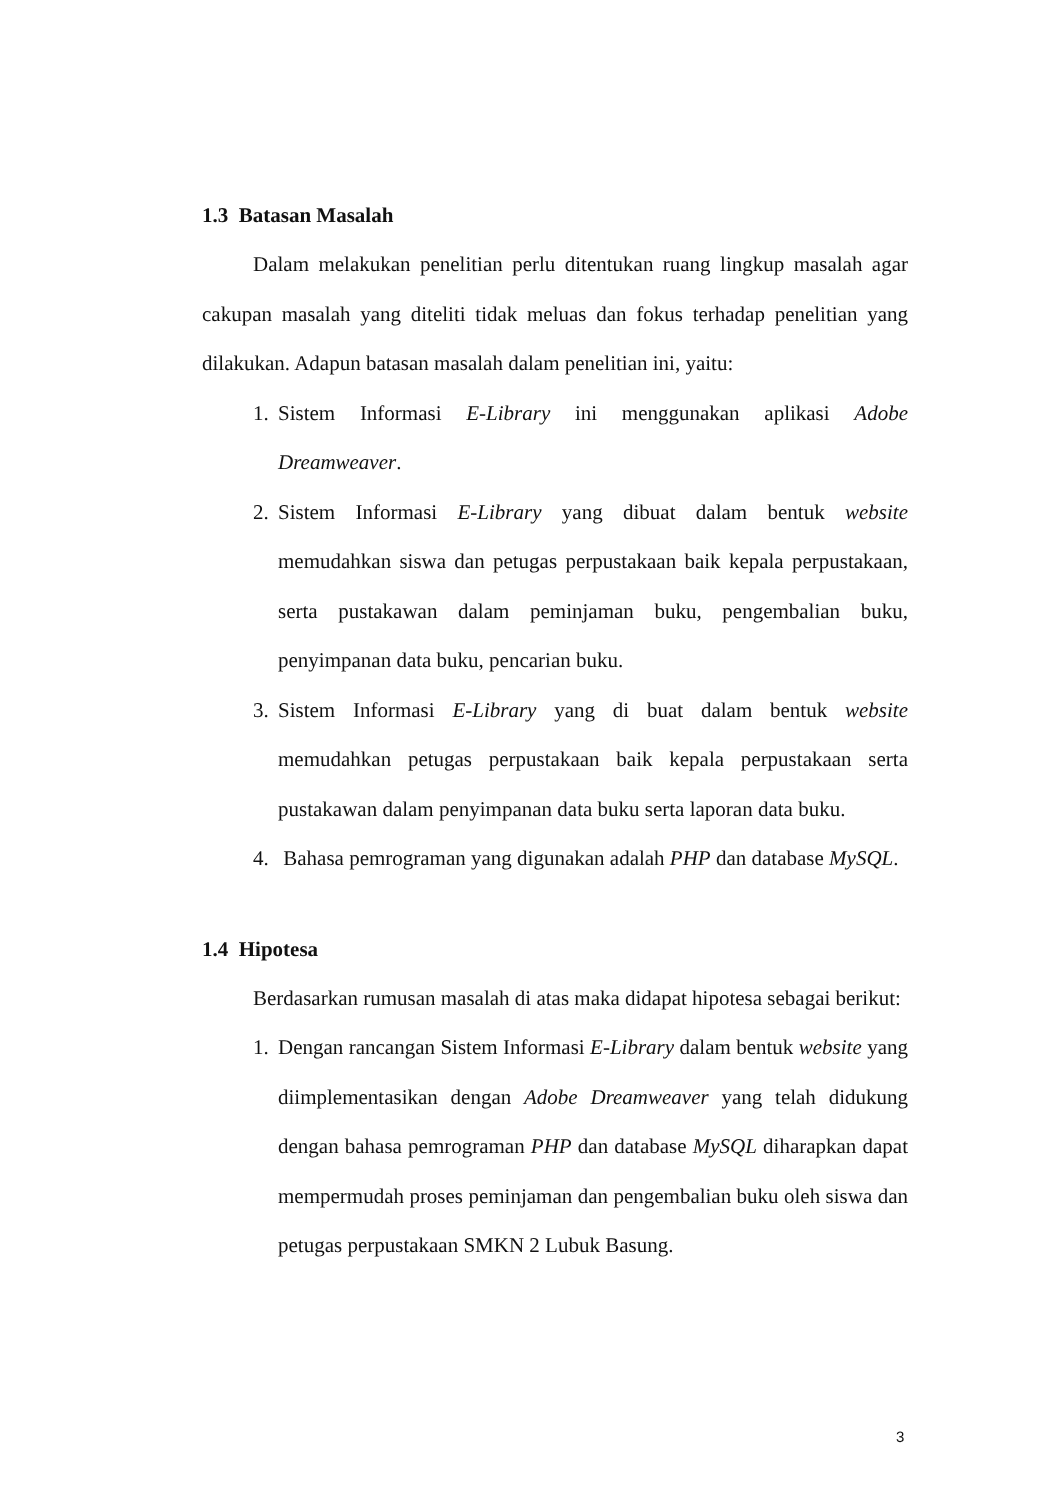1.3 Batasan Masalah
Dalam melakukan penelitian perlu ditentukan ruang lingkup masalah agar cakupan masalah yang diteliti tidak meluas dan fokus terhadap penelitian yang dilakukan. Adapun batasan masalah dalam penelitian ini, yaitu:
1. Sistem Informasi E-Library ini menggunakan aplikasi Adobe Dreamweaver.
2. Sistem Informasi E-Library yang dibuat dalam bentuk website memudahkan siswa dan petugas perpustakaan baik kepala perpustakaan, serta pustakawan dalam peminjaman buku, pengembalian buku, penyimpanan data buku, pencarian buku.
3. Sistem Informasi E-Library yang di buat dalam bentuk website memudahkan petugas perpustakaan baik kepala perpustakaan serta pustakawan dalam penyimpanan data buku serta laporan data buku.
4. Bahasa pemrograman yang digunakan adalah PHP dan database MySQL.
1.4 Hipotesa
Berdasarkan rumusan masalah di atas maka didapat hipotesa sebagai berikut:
1. Dengan rancangan Sistem Informasi E-Library dalam bentuk website yang diimplementasikan dengan Adobe Dreamweaver yang telah didukung dengan bahasa pemrograman PHP dan database MySQL diharapkan dapat mempermudah proses peminjaman dan pengembalian buku oleh siswa dan petugas perpustakaan SMKN 2 Lubuk Basung.
3